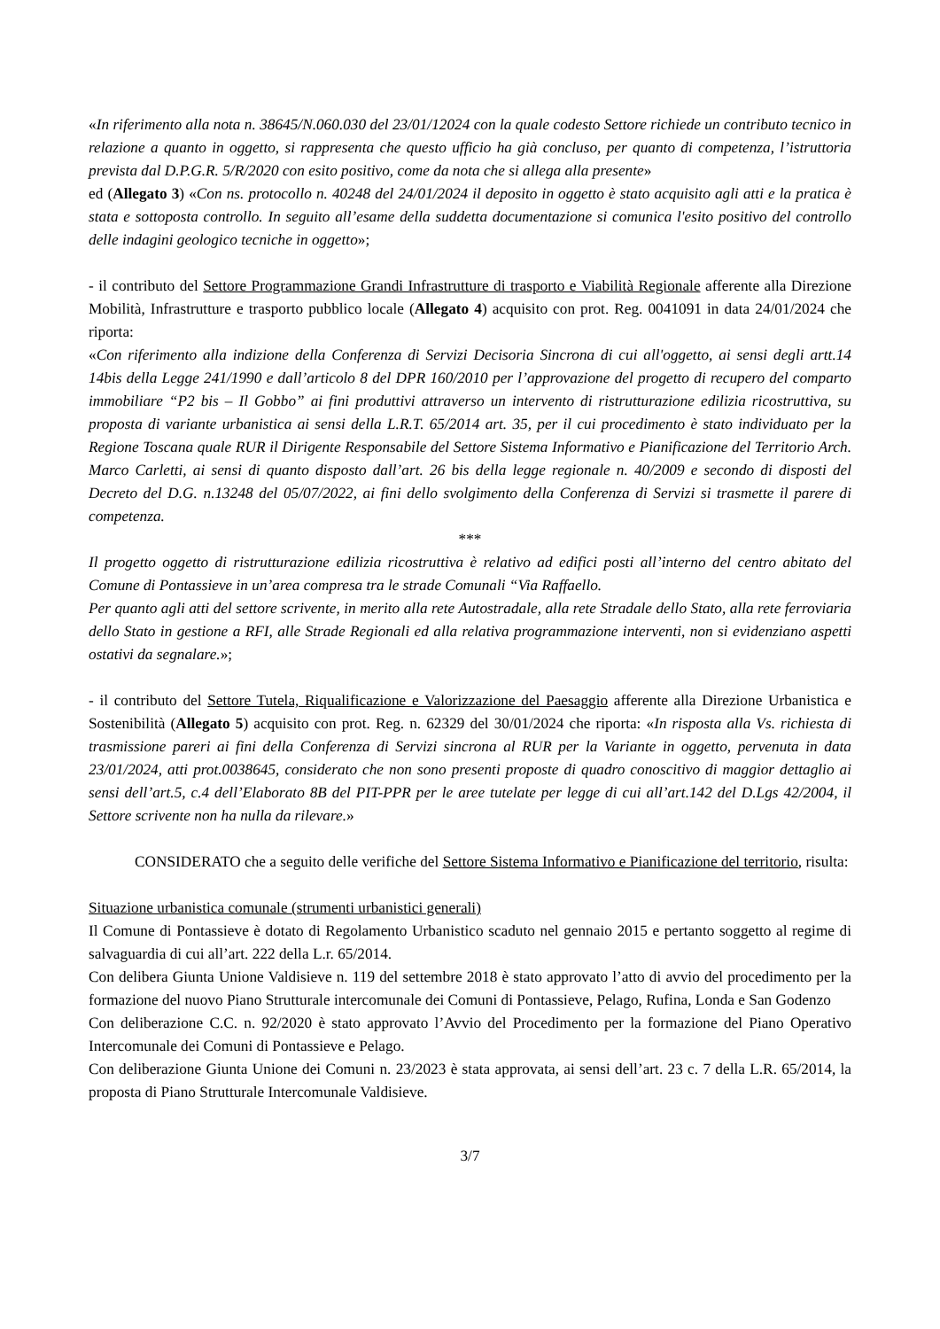«In riferimento alla nota n. 38645/N.060.030 del 23/01/12024 con la quale codesto Settore richiede un contributo tecnico in relazione a quanto in oggetto, si rappresenta che questo ufficio ha già concluso, per quanto di competenza, l’istruttoria prevista dal D.P.G.R. 5/R/2020 con esito positivo, come da nota che si allega alla presente»
ed (Allegato 3) «Con ns. protocollo n. 40248 del 24/01/2024 il deposito in oggetto è stato acquisito agli atti e la pratica è stata e sottoposta controllo. In seguito all’esame della suddetta documentazione si comunica l'esito positivo del controllo delle indagini geologico tecniche in oggetto»;
- il contributo del Settore Programmazione Grandi Infrastrutture di trasporto e Viabilità Regionale afferente alla Direzione Mobilità, Infrastrutture e trasporto pubblico locale (Allegato 4) acquisito con prot. Reg. 0041091 in data 24/01/2024 che riporta:
«Con riferimento alla indizione della Conferenza di Servizi Decisoria Sincrona di cui all'oggetto, ai sensi degli artt.14 14bis della Legge 241/1990 e dall’articolo 8 del DPR 160/2010 per l’approvazione del progetto di recupero del comparto immobiliare “P2 bis – Il Gobbo” ai fini produttivi attraverso un intervento di ristrutturazione edilizia ricostruttiva, su proposta di variante urbanistica ai sensi della L.R.T. 65/2014 art. 35, per il cui procedimento è stato individuato per la Regione Toscana quale RUR il Dirigente Responsabile del Settore Sistema Informativo e Pianificazione del Territorio Arch. Marco Carletti, ai sensi di quanto disposto dall’art. 26 bis della legge regionale n. 40/2009 e secondo di disposti del Decreto del D.G. n.13248 del 05/07/2022, ai fini dello svolgimento della Conferenza di Servizi si trasmette il parere di competenza.
***
Il progetto oggetto di ristrutturazione edilizia ricostruttiva è relativo ad edifici posti all’interno del centro abitato del Comune di Pontassieve in un’area compresa tra le strade Comunali “Via Raffaello.
Per quanto agli atti del settore scrivente, in merito alla rete Autostradale, alla rete Stradale dello Stato, alla rete ferroviaria dello Stato in gestione a RFI, alle Strade Regionali ed alla relativa programmazione interventi, non si evidenziano aspetti ostativi da segnalare.»;
- il contributo del Settore Tutela, Riqualificazione e Valorizzazione del Paesaggio afferente alla Direzione Urbanistica e Sostenibilità (Allegato 5) acquisito con prot. Reg. n. 62329 del 30/01/2024 che riporta: «In risposta alla Vs. richiesta di trasmissione pareri ai fini della Conferenza di Servizi sincrona al RUR per la Variante in oggetto, pervenuta in data 23/01/2024, atti prot.0038645, considerato che non sono presenti proposte di quadro conoscitivo di maggior dettaglio ai sensi dell’art.5, c.4 dell’Elaborato 8B del PIT-PPR per le aree tutelate per legge di cui all’art.142 del D.Lgs 42/2004, il Settore scrivente non ha nulla da rilevare.»
CONSIDERATO che a seguito delle verifiche del Settore Sistema Informativo e Pianificazione del territorio, risulta:
Situazione urbanistica comunale (strumenti urbanistici generali)
Il Comune di Pontassieve è dotato di Regolamento Urbanistico scaduto nel gennaio 2015 e pertanto soggetto al regime di salvaguardia di cui all’art. 222 della L.r. 65/2014.
Con delibera Giunta Unione Valdisieve n. 119 del settembre 2018 è stato approvato l’atto di avvio del procedimento per la formazione del nuovo Piano Strutturale intercomunale dei Comuni di Pontassieve, Pelago, Rufina, Londa e San Godenzo
Con deliberazione C.C. n. 92/2020 è stato approvato l’Avvio del Procedimento per la formazione del Piano Operativo Intercomunale dei Comuni di Pontassieve e Pelago.
Con deliberazione Giunta Unione dei Comuni n. 23/2023 è stata approvata, ai sensi dell’art. 23 c. 7 della L.R. 65/2014, la proposta di Piano Strutturale Intercomunale Valdisieve.
3/7